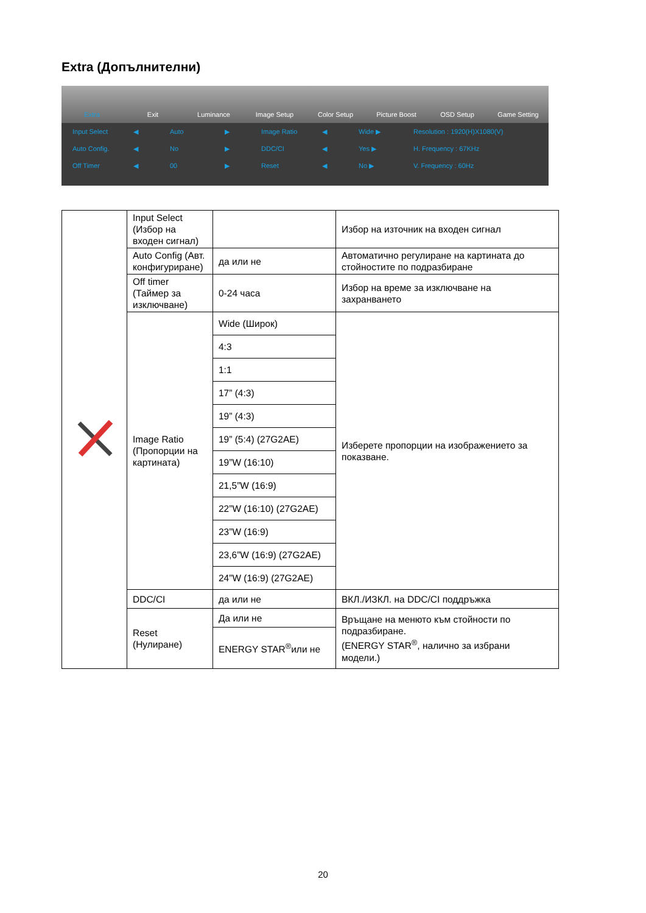Extra (Допълнителни)
Extra Exit Luminance Image Setup Color Setup Picture Boost OSD Setup Game Setting
Input Select ◀ Auto ▶ Image Ratio ◀ Wide ▶ Resolution : 1920(H)X1080(V) Auto Config. ◀ No ▶ DDC/CI ◀ Yes ▶ H. Frequency : 67KHz Off Timer ◀ 00 ▶ Reset ◀ No ▶ V. Frequency : 60Hz
| | Input Select (Избор на входен сигнал) | | Избор на източник на входен сигнал |
| | Auto Config (Авт. конфигуриране) | да или не | Автоматично регулиране на картината до стойностите по подразбиране |
| | Off timer (Таймер за изключване) | 0-24 часа | Избор на време за изключване на захранването |
| | Image Ratio (Пропорции на картината) | Wide (Широк) | Изберете пропорции на изображението за показване. |
| | | 4:3 | |
| | | 1:1 | |
| | | 17” (4:3) | |
| | | 19” (4:3) | |
| | | 19” (5:4) (27G2AE) | |
| | | 19”W (16:10) | |
| | | 21,5”W (16:9) | |
| | | 22”W (16:10) (27G2AE) | |
| | | 23”W (16:9) | |
| | | 23,6”W (16:9) (27G2AE) | |
| | | 24”W (16:9) (27G2AE) | |
| | DDC/CI | да или не | ВКЛ./ИЗКЛ. на DDC/CI поддръжка |
| | Reset (Нулиране) | Да или не | Връщане на менюто към стойности по подразбиране. (ENERGY STAR<sup>®</sup>, налично за избрани модели.) |
| | | ENERGY STAR<sup>®</sup>или не | |
20